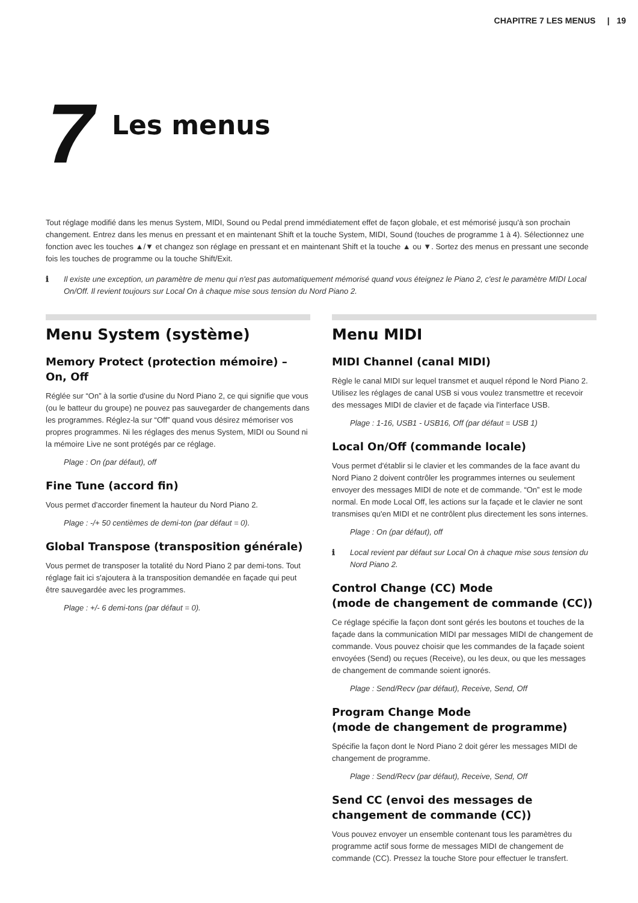CHAPITRE 7 LES MENUS | 19
7
Les menus
Tout réglage modifié dans les menus System, MIDI, Sound ou Pedal prend immédiatement effet de façon globale, et est mémorisé jusqu'à son prochain changement. Entrez dans les menus en pressant et en maintenant Shift et la touche System, MIDI, Sound (touches de programme 1 à 4). Sélectionnez une fonction avec les touches ▲/▼ et changez son réglage en pressant et en maintenant Shift et la touche ▲ ou ▼. Sortez des menus en pressant une seconde fois les touches de programme ou la touche Shift/Exit.
ℹ Il existe une exception, un paramètre de menu qui n'est pas automatiquement mémorisé quand vous éteignez le Piano 2, c'est le paramètre MIDI Local On/Off. Il revient toujours sur Local On à chaque mise sous tension du Nord Piano 2.
Menu System (système)
Memory Protect (protection mémoire) – On, Off
Réglée sur “On” à la sortie d'usine du Nord Piano 2, ce qui signifie que vous (ou le batteur du groupe) ne pouvez pas sauvegarder de changements dans les programmes. Réglez-la sur “Off” quand vous désirez mémoriser vos propres programmes. Ni les réglages des menus System, MIDI ou Sound ni la mémoire Live ne sont protégés par ce réglage.
Plage : On (par défaut), off
Fine Tune (accord fin)
Vous permet d'accorder finement la hauteur du Nord Piano 2.
Plage : -/+ 50 centièmes de demi-ton (par défaut = 0).
Global Transpose (transposition générale)
Vous permet de transposer la totalité du Nord Piano 2 par demi-tons. Tout réglage fait ici s'ajoutera à la transposition demandée en façade qui peut être sauvegardée avec les programmes.
Plage : +/- 6 demi-tons (par défaut = 0).
Menu MIDI
MIDI Channel (canal MIDI)
Règle le canal MIDI sur lequel transmet et auquel répond le Nord Piano 2. Utilisez les réglages de canal USB si vous voulez transmettre et recevoir des messages MIDI de clavier et de façade via l'interface USB.
Plage : 1-16, USB1 - USB16, Off (par défaut = USB 1)
Local On/Off (commande locale)
Vous permet d'établir si le clavier et les commandes de la face avant du Nord Piano 2 doivent contrôler les programmes internes ou seulement envoyer des messages MIDI de note et de commande. “On” est le mode normal. En mode Local Off, les actions sur la façade et le clavier ne sont transmises qu'en MIDI et ne contrôlent plus directement les sons internes.
Plage : On (par défaut), off
ℹ Local revient par défaut sur Local On à chaque mise sous tension du Nord Piano 2.
Control Change (CC) Mode
(mode de changement de commande (CC))
Ce réglage spécifie la façon dont sont gérés les boutons et touches de la façade dans la communication MIDI par messages MIDI de changement de commande. Vous pouvez choisir que les commandes de la façade soient envoyées (Send) ou reçues (Receive), ou les deux, ou que les messages de changement de commande soient ignorés.
Plage : Send/Recv (par défaut), Receive, Send, Off
Program Change Mode
(mode de changement de programme)
Spécifie la façon dont le Nord Piano 2 doit gérer les messages MIDI de changement de programme.
Plage : Send/Recv (par défaut), Receive, Send, Off
Send CC (envoi des messages de changement de commande (CC))
Vous pouvez envoyer un ensemble contenant tous les paramètres du programme actif sous forme de messages MIDI de changement de commande (CC). Pressez la touche Store pour effectuer le transfert.